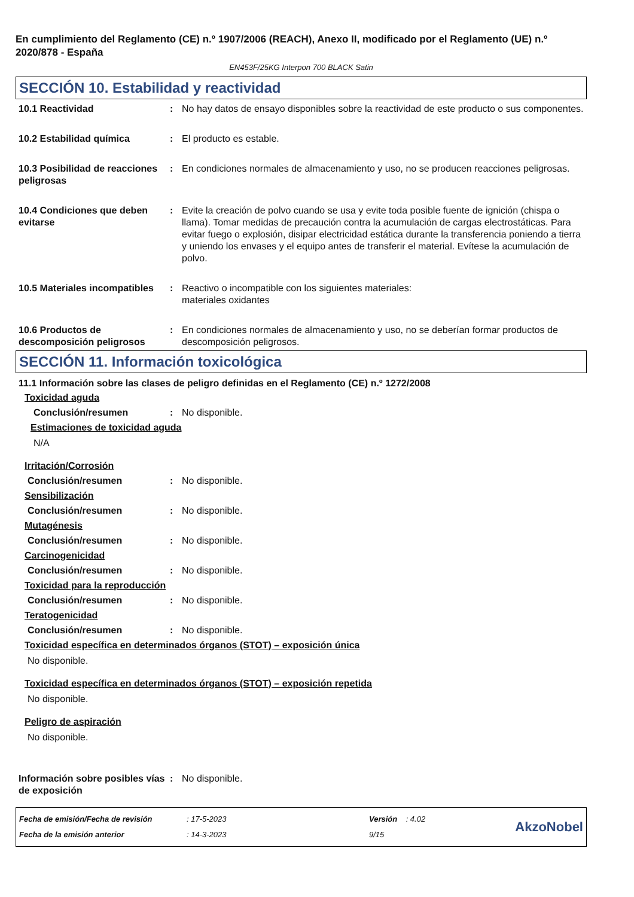En cumplimiento del Reglamento (CE) n.º 1907/2006 (REACH), Anexo II, modificado por el Reglamento (UE) n.º 2020/878 - España
EN453F/25KG Interpon 700 BLACK Satin
SECCIÓN 10. Estabilidad y reactividad
10.1 Reactividad : No hay datos de ensayo disponibles sobre la reactividad de este producto o sus componentes.
10.2 Estabilidad química : El producto es estable.
10.3 Posibilidad de reacciones peligrosas
: En condiciones normales de almacenamiento y uso, no se producen reacciones peligrosas.
10.4 Condiciones que deben evitarse
: Evite la creación de polvo cuando se usa y evite toda posible fuente de ignición (chispa o llama). Tomar medidas de precaución contra la acumulación de cargas electrostáticas. Para evitar fuego o explosión, disipar electricidad estática durante la transferencia poniendo a tierra y uniendo los envases y el equipo antes de transferir el material. Evítese la acumulación de polvo.
10.5 Materiales incompatibles
: Reactivo o incompatible con los siguientes materiales:
materiales oxidantes
10.6 Productos de descomposición peligrosos
: En condiciones normales de almacenamiento y uso, no se deberían formar productos de descomposición peligrosos.
SECCIÓN 11. Información toxicológica
11.1 Información sobre las clases de peligro definidas en el Reglamento (CE) n.º 1272/2008
Toxicidad aguda
Conclusión/resumen : No disponible.
Estimaciones de toxicidad aguda
N/A
Irritación/Corrosión
Conclusión/resumen : No disponible.
Sensibilización
Conclusión/resumen : No disponible.
Mutagénesis
Conclusión/resumen : No disponible.
Carcinogenicidad
Conclusión/resumen : No disponible.
Toxicidad para la reproducción
Conclusión/resumen : No disponible.
Teratogenicidad
Conclusión/resumen : No disponible.
Toxicidad específica en determinados órganos (STOT) – exposición única
No disponible.
Toxicidad específica en determinados órganos (STOT) – exposición repetida
No disponible.
Peligro de aspiración
No disponible.
Información sobre posibles vías de exposición
: No disponible.
Fecha de emisión/Fecha de revisión
Fecha de la emisión anterior
: 17-5-2023
: 14-3-2023
Versión : 4.02
9/15
AkzoNobel